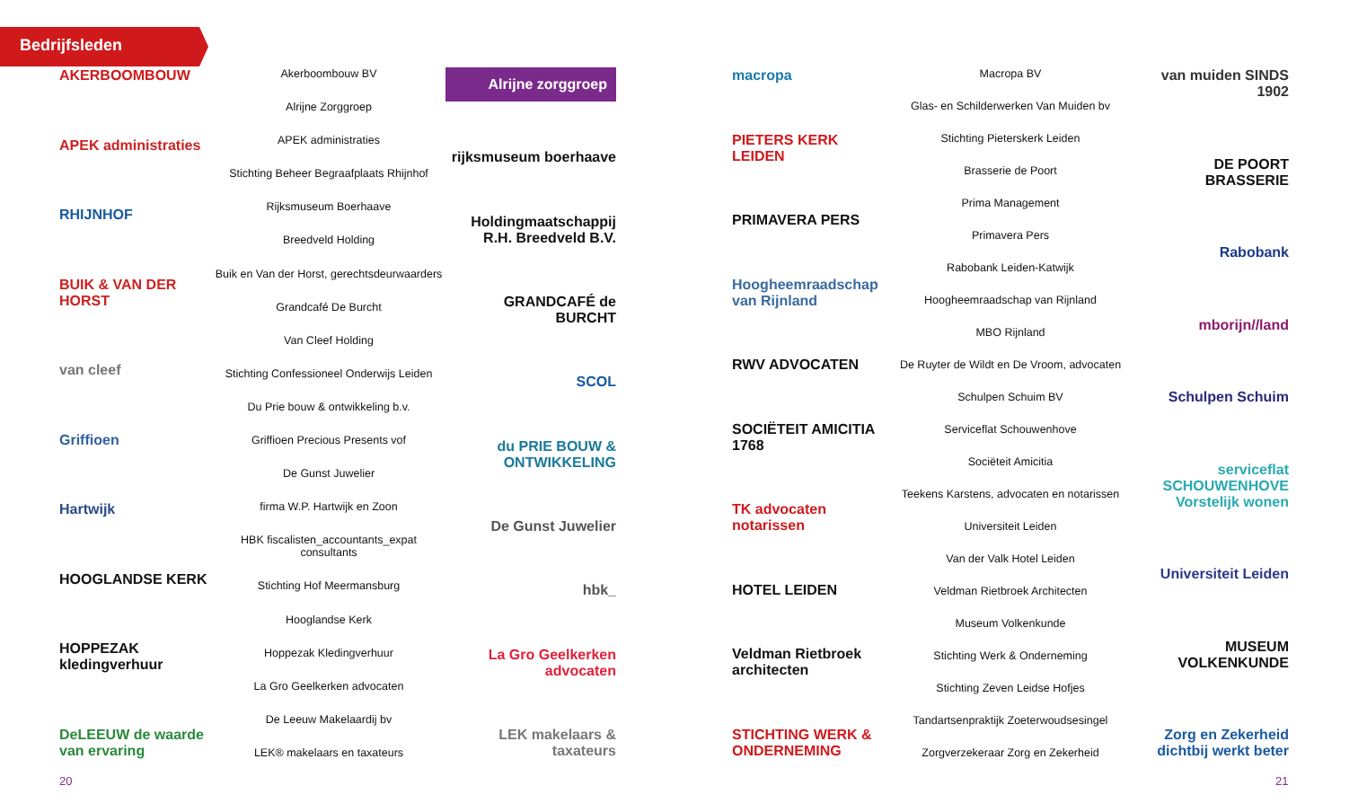Bedrijfsleden
AKERBOOMBOUW
APEK administraties
RHIJNHOF
BUIK & VAN DER HORST
van cleef
Griffioen
Hartwijk
HOOGLANDSE KERK
HOPPEZAK kledingverhuur
DeLEEUW de waarde van ervaring
Akerboombouw BV
Alrijne Zorggroep
APEK administraties
Stichting Beheer Begraafplaats Rhijnhof
Rijksmuseum Boerhaave
Breedveld Holding
Buik en Van der Horst, gerechtsdeurwaarders
Grandcafé De Burcht
Van Cleef Holding
Stichting Confessioneel Onderwijs Leiden
Du Prie bouw & ontwikkeling b.v.
Griffioen Precious Presents vof
De Gunst Juwelier
firma W.P. Hartwijk en Zoon
HBK fiscalisten_accountants_expat consultants
Stichting Hof Meermansburg
Hooglandse Kerk
Hoppezak Kledingverhuur
La Gro Geelkerken advocaten
De Leeuw Makelaardij bv
LEK® makelaars en taxateurs
Alrijne zorggroep
rijksmuseum boerhaave
Holdingmaatschappij R.H. Breedveld B.V.
GRANDCAFÉ de BURCHT
SCOL
du PRIE BOUW & ONTWIKKELING
De Gunst Juwelier
hbk_
La Gro Geelkerken advocaten
LEK makelaars & taxateurs
macropa
PIETERS KERK LEIDEN
PRIMAVERA PERS
Hoogheemraadschap van Rijnland
RWV ADVOCATEN
SOCIËTEIT AMICITIA 1768
TK advocaten notarissen
HOTEL LEIDEN
Veldman Rietbroek architecten
STICHTING WERK & ONDERNEMING
Macropa BV
Glas- en Schilderwerken Van Muiden bv
Stichting Pieterskerk Leiden
Brasserie de Poort
Prima Management
Primavera Pers
Rabobank Leiden-Katwijk
Hoogheemraadschap van Rijnland
MBO Rijnland
De Ruyter de Wildt en De Vroom, advocaten
Schulpen Schuim BV
Serviceflat Schouwenhove
Sociëteit Amicitia
Teekens Karstens, advocaten en notarissen
Universiteit Leiden
Van der Valk Hotel Leiden
Veldman Rietbroek Architecten
Museum Volkenkunde
Stichting Werk & Onderneming
Stichting Zeven Leidse Hofjes
Tandartsenpraktijk Zoeterwoudsesingel
Zorgverzekeraar Zorg en Zekerheid
van muiden SINDS 1902
DE POORT BRASSERIE
Rabobank
mborijn//land
Schulpen Schuim
serviceflat SCHOUWENHOVE Vorstelijk wonen
Universiteit Leiden
MUSEUM VOLKENKUNDE
Zorg en Zekerheid dichtbij werkt beter
20 21